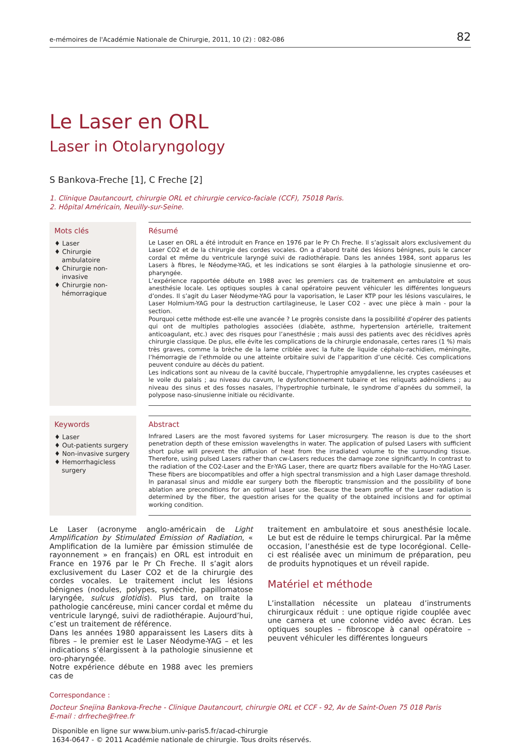e-mémoires de l'Académie Nationale de Chirurgie, 2011, 10 (2) : 082-086 82
Le Laser en ORL
Laser in Otolaryngology
S Bankova-Freche [1], C Freche [2]
1. Clinique Dautancourt, chirurgie ORL et chirurgie cervico-faciale (CCF), 75018 Paris.
2. Hôpital Américain, Neuilly-sur-Seine.
Mots clés
♦ Laser
♦ Chirurgie ambulatoire
♦ Chirurgie non-invasive
♦ Chirurgie non-hémorragique
Résumé
Le Laser en ORL a été introduit en France en 1976 par le Pr Ch Freche. Il s’agissait alors exclusivement du Laser CO2 et de la chirurgie des cordes vocales. On a d’abord traité des lésions bénignes, puis le cancer cordal et même du ventricule laryngé suivi de radiothérapie. Dans les années 1984, sont apparus les Lasers à fibres, le Néodyme-YAG, et les indications se sont élargies à la pathologie sinusienne et oro-pharyngée.
L’expérience rapportée débute en 1988 avec les premiers cas de traitement en ambulatoire et sous anesthésie locale. Les optiques souples à canal opératoire peuvent véhiculer les différentes longueurs d’ondes. Il s’agit du Laser Néodyme-YAG pour la vaporisation, le Laser KTP pour les lésions vasculaires, le Laser Holmium-YAG pour la destruction cartilagineuse, le Laser CO2 - avec une pièce à main - pour la section.
Pourquoi cette méthode est-elle une avancée ? Le progrès consiste dans la possibilité d’opérer des patients qui ont de multiples pathologies associées (diabète, asthme, hypertension artérielle, traitement anticoagulant, etc.) avec des risques pour l’anesthésie ; mais aussi des patients avec des récidives après chirurgie classique. De plus, elle évite les complications de la chirurgie endonasale, certes rares (1 %) mais très graves, comme la brèche de la lame criblée avec la fuite de liquide céphalo-rachidien, méningite, l’hémorragie de l’ethmoïde ou une atteinte orbitaire suivi de l’apparition d’une cécité. Ces complications peuvent conduire au décès du patient.
Les indications sont au niveau de la cavité buccale, l’hypertrophie amygdalienne, les cryptes caséeuses et le voile du palais ; au niveau du cavum, le dysfonctionnement tubaire et les reliquats adénoïdiens ; au niveau des sinus et des fosses nasales, l’hypertrophie turbinale, le syndrome d’apnées du sommeil, la polypose naso-sinusienne initiale ou récidivante.
Keywords
♦ Laser
♦ Out-patients surgery
♦ Non-invasive surgery
♦ Hemorrhagicless surgery
Abstract
Infrared Lasers are the most favored systems for Laser microsurgery. The reason is due to the short penetration depth of these emission wavelengths in water. The application of pulsed Lasers with sufficient short pulse will prevent the diffusion of heat from the irradiated volume to the surrounding tissue. Therefore, using pulsed Lasers rather than cw-Lasers reduces the damage zone significantly. In contrast to the radiation of the CO2-Laser and the Er-YAG Laser, there are quartz fibers available for the Ho-YAG Laser. These fibers are biocompatibles and offer a high spectral transmission and a high Laser damage threshold. In paranasal sinus and middle ear surgery both the fiberoptic transmission and the possibility of bone ablation are preconditions for an optimal Laser use. Because the beam profile of the Laser radiation is determined by the fiber, the question arises for the quality of the obtained incisions and for optimal working condition.
Le Laser (acronyme anglo-américain de Light Amplification by Stimulated Emission of Radiation, « Amplification de la lumière par émission stimulée de rayonnement » en français) en ORL est introduit en France en 1976 par le Pr Ch Freche. Il s’agit alors exclusivement du Laser CO2 et de la chirurgie des cordes vocales. Le traitement inclut les lésions bénignes (nodules, polypes, synéchie, papillomatose laryngée, sulcus glotidis). Plus tard, on traite la pathologie cancéreuse, mini cancer cordal et même du ventricule laryngé, suivi de radiothérapie. Aujourd’hui, c’est un traitement de référence.
Dans les années 1980 apparaissent les Lasers dits à fibres – le premier est le Laser Néodyme-YAG – et les indications s’élargissent à la pathologie sinusienne et oro-pharyngée.
Notre expérience débute en 1988 avec les premiers cas de
traitement en ambulatoire et sous anesthésie locale. Le but est de réduire le temps chirurgical. Par la même occasion, l’anesthésie est de type locorégional. Celle-ci est réalisée avec un minimum de préparation, peu de produits hypnotiques et un réveil rapide.
Matériel et méthode
L’installation nécessite un plateau d’instruments chirurgicaux réduit : une optique rigide couplée avec une camera et une colonne vidéo avec écran. Les optiques souples – fibroscope à canal opératoire – peuvent véhiculer les différentes longueurs
Correspondance :
Docteur Snejina Bankova-Freche - Clinique Dautancourt, chirurgie ORL et CCF - 92, Av de Saint-Ouen 75 018 Paris
E-mail : drfreche@free.fr
Disponible en ligne sur www.bium.univ-paris5.fr/acad-chirurgie
1634-0647 - © 2011 Académie nationale de chirurgie. Tous droits réservés.